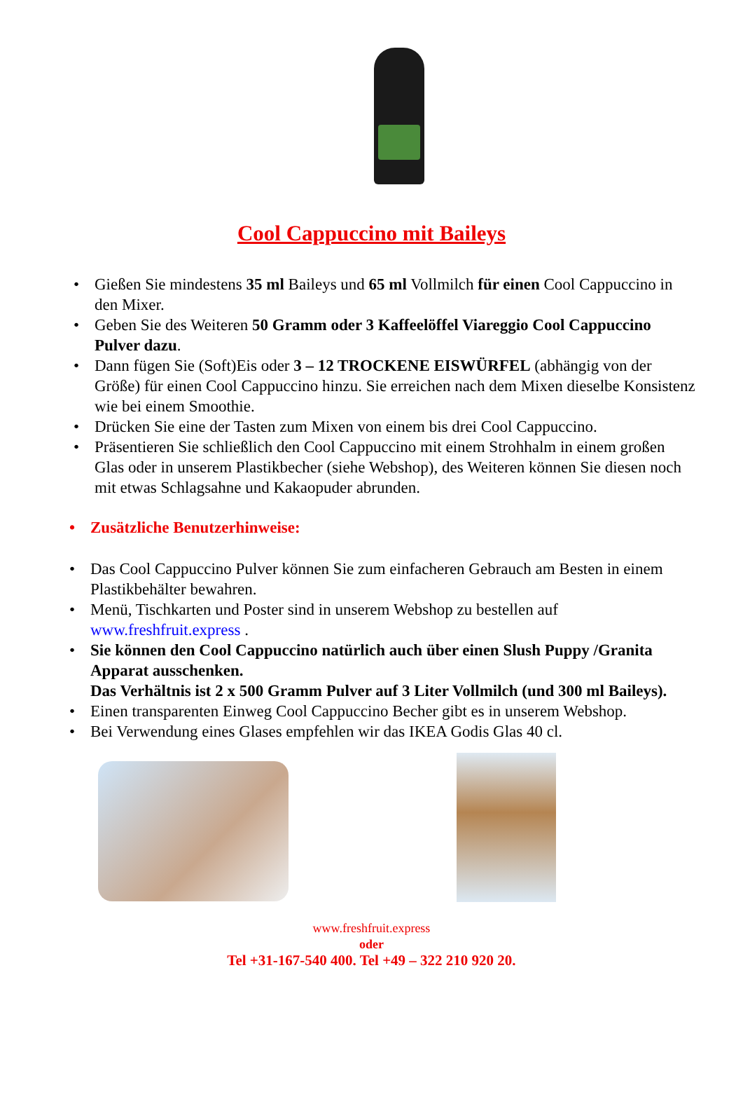Cool Cappuccino mit Baileys
• Gießen Sie mindestens 35 ml Baileys und 65 ml Vollmilch für einen Cool Cappuccino in den Mixer.
• Geben Sie des Weiteren 50 Gramm oder 3 Kaffeelöffel Viareggio Cool Cappuccino Pulver dazu.
• Dann fügen Sie (Soft)Eis oder 3 – 12 TROCKENE EISWÜRFEL (abhängig von der Größe) für einen Cool Cappuccino hinzu. Sie erreichen nach dem Mixen dieselbe Konsistenz wie bei einem Smoothie.
• Drücken Sie eine der Tasten zum Mixen von einem bis drei Cool Cappuccino.
• Präsentieren Sie schließlich den Cool Cappuccino mit einem Strohhalm in einem großen Glas oder in unserem Plastikbecher (siehe Webshop), des Weiteren können Sie diesen noch mit etwas Schlagsahne und Kakaopuder abrunden.
• Zusätzliche Benutzerhinweise:
• Das Cool Cappuccino Pulver können Sie zum einfacheren Gebrauch am Besten in einem Plastikbehälter bewahren.
• Menü, Tischkarten und Poster sind in unserem Webshop zu bestellen auf www.freshfruit.express .
• Sie können den Cool Cappuccino natürlich auch über einen Slush Puppy /Granita Apparat ausschenken.
Das Verhältnis ist 2 x 500 Gramm Pulver auf 3 Liter Vollmilch (und 300 ml Baileys).
• Einen transparenten Einweg Cool Cappuccino Becher gibt es in unserem Webshop.
• Bei Verwendung eines Glases empfehlen wir das IKEA Godis Glas 40 cl.
www.freshfruit.express
oder
Tel +31-167-540 400. Tel +49 – 322 210 920 20.